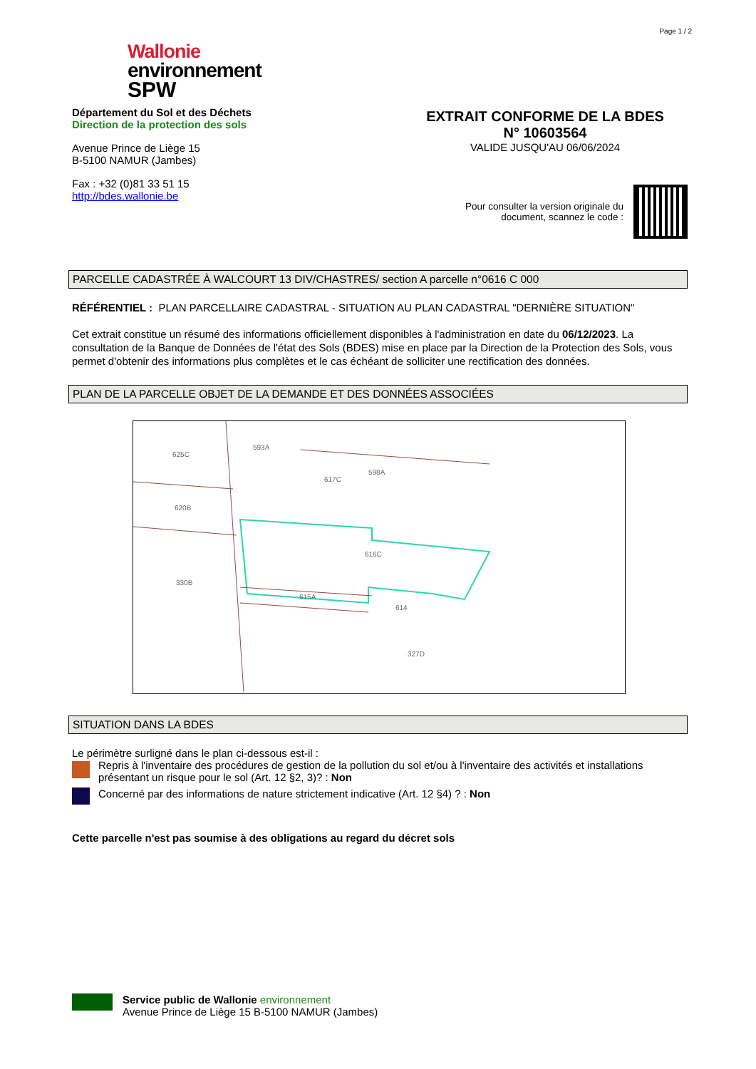Page 1 / 2
Wallonie
environnement
SPW
Département du Sol et des Déchets
Direction de la protection des sols
Avenue Prince de Liège 15
B-5100 NAMUR (Jambes)
Fax : +32 (0)81 33 51 15
http://bdes.wallonie.be
EXTRAIT CONFORME DE LA BDES
N° 10603564
VALIDE JUSQU'AU 06/06/2024
Pour consulter la version originale du
document, scannez le code :
PARCELLE CADASTRÉE À WALCOURT 13 DIV/CHASTRES/ section A parcelle n°0616 C 000
RÉFÉRENTIEL : PLAN PARCELLAIRE CADASTRAL - SITUATION AU PLAN CADASTRAL "DERNIÈRE SITUATION"
Cet extrait constitue un résumé des informations officiellement disponibles à l'administration en date du 06/12/2023. La consultation de la Banque de Données de l'état des Sols (BDES) mise en place par la Direction de la Protection des Sols, vous permet d'obtenir des informations plus complètes et le cas échéant de solliciter une rectification des données.
PLAN DE LA PARCELLE OBJET DE LA DEMANDE ET DES DONNÉES ASSOCIÉES
625C
593A
617C
598A
620B
616C
330B
615A
614
327D
SITUATION DANS LA BDES
Le périmètre surligné dans le plan ci-dessous est-il :
Repris à l'inventaire des procédures de gestion de la pollution du sol et/ou à l'inventaire des activités et installations présentant un risque pour le sol (Art. 12 §2, 3)? : Non
Concerné par des informations de nature strictement indicative (Art. 12 §4) ? : Non
Cette parcelle n'est pas soumise à des obligations au regard du décret sols
Service public de Wallonie environnement
Avenue Prince de Liège 15 B-5100 NAMUR (Jambes)